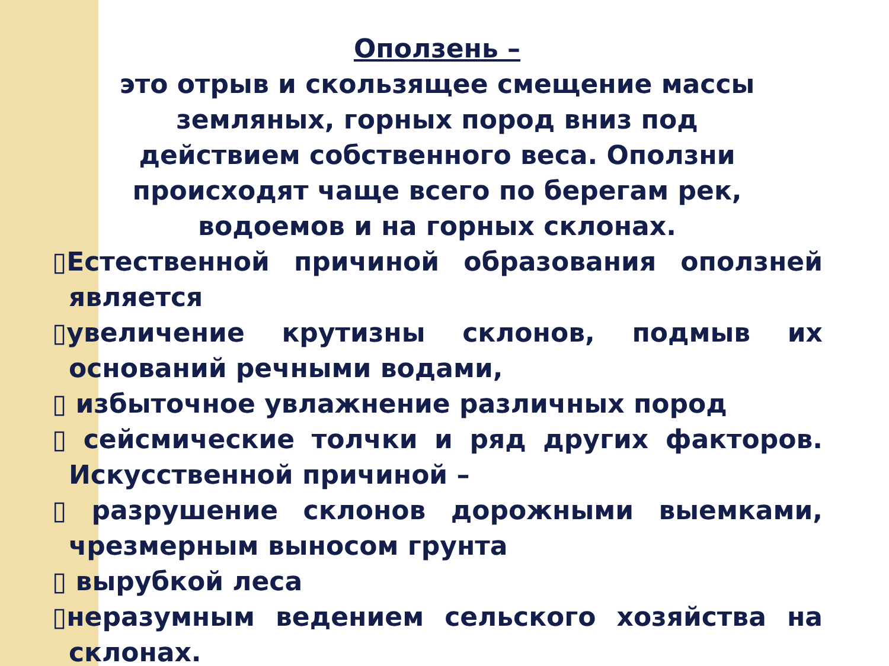Оползень –
это отрыв и скользящее смещение массы земляных, горных пород вниз под действием собственного веса. Оползни происходят чаще всего по берегам рек, водоемов и на горных склонах.
▯Естественной причиной образования оползней является
▯увеличение крутизны склонов, подмыв их оснований речными водами,
▯ избыточное увлажнение различных пород
▯ сейсмические толчки и ряд других факторов. Искусственной причиной –
▯ разрушение склонов дорожными выемками, чрезмерным выносом грунта
▯ вырубкой леса
▯неразумным ведением сельского хозяйства на склонах.